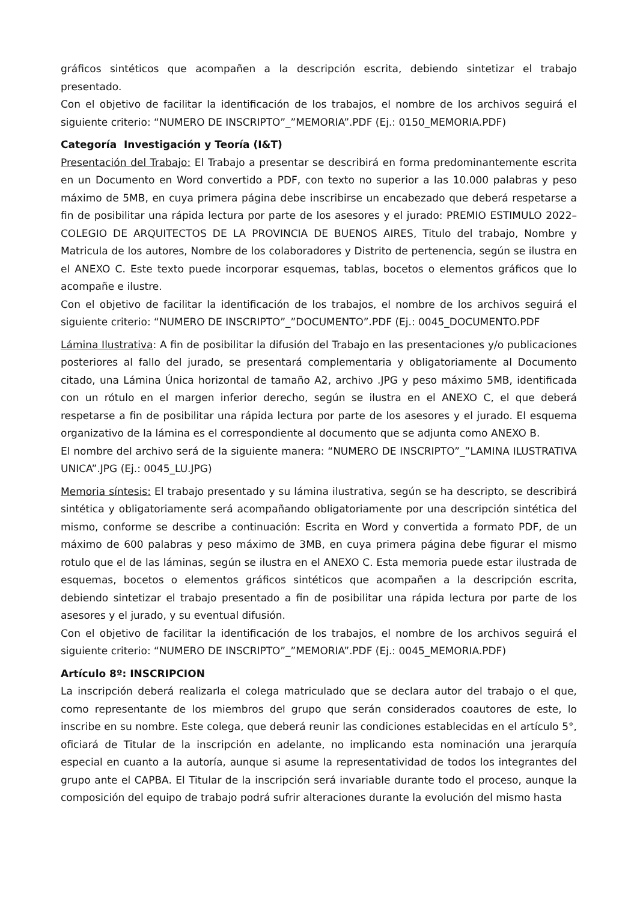gráficos sintéticos que acompañen a la descripción escrita, debiendo sintetizar el trabajo presentado.
Con el objetivo de facilitar la identificación de los trabajos, el nombre de los archivos seguirá el siguiente criterio: “NUMERO DE INSCRIPTO”_”MEMORIA”.PDF (Ej.: 0150_MEMORIA.PDF)
Categoría Investigación y Teoría (I&T)
Presentación del Trabajo: El Trabajo a presentar se describirá en forma predominantemente escrita en un Documento en Word convertido a PDF, con texto no superior a las 10.000 palabras y peso máximo de 5MB, en cuya primera página debe inscribirse un encabezado que deberá respetarse a fin de posibilitar una rápida lectura por parte de los asesores y el jurado: PREMIO ESTIMULO 2022– COLEGIO DE ARQUITECTOS DE LA PROVINCIA DE BUENOS AIRES, Titulo del trabajo, Nombre y Matricula de los autores, Nombre de los colaboradores y Distrito de pertenencia, según se ilustra en el ANEXO C. Este texto puede incorporar esquemas, tablas, bocetos o elementos gráficos que lo acompañe e ilustre.
Con el objetivo de facilitar la identificación de los trabajos, el nombre de los archivos seguirá el siguiente criterio: “NUMERO DE INSCRIPTO”_”DOCUMENTO”.PDF (Ej.: 0045_DOCUMENTO.PDF
Lámina Ilustrativa: A fin de posibilitar la difusión del Trabajo en las presentaciones y/o publicaciones posteriores al fallo del jurado, se presentará complementaria y obligatoriamente al Documento citado, una Lámina Única horizontal de tamaño A2, archivo .JPG y peso máximo 5MB, identificada con un rótulo en el margen inferior derecho, según se ilustra en el ANEXO C, el que deberá respetarse a fin de posibilitar una rápida lectura por parte de los asesores y el jurado. El esquema organizativo de la lámina es el correspondiente al documento que se adjunta como ANEXO B.
El nombre del archivo será de la siguiente manera: “NUMERO DE INSCRIPTO”_”LAMINA ILUSTRATIVA UNICA”.JPG (Ej.: 0045_LU.JPG)
Memoria síntesis: El trabajo presentado y su lámina ilustrativa, según se ha descripto, se describirá sintética y obligatoriamente será acompañando obligatoriamente por una descripción sintética del mismo, conforme se describe a continuación: Escrita en Word y convertida a formato PDF, de un máximo de 600 palabras y peso máximo de 3MB, en cuya primera página debe figurar el mismo rotulo que el de las láminas, según se ilustra en el ANEXO C. Esta memoria puede estar ilustrada de esquemas, bocetos o elementos gráficos sintéticos que acompañen a la descripción escrita, debiendo sintetizar el trabajo presentado a fin de posibilitar una rápida lectura por parte de los asesores y el jurado, y su eventual difusión.
Con el objetivo de facilitar la identificación de los trabajos, el nombre de los archivos seguirá el siguiente criterio: “NUMERO DE INSCRIPTO”_”MEMORIA”.PDF (Ej.: 0045_MEMORIA.PDF)
Artículo 8º: INSCRIPCION
La inscripción deberá realizarla el colega matriculado que se declara autor del trabajo o el que, como representante de los miembros del grupo que serán considerados coautores de este, lo inscribe en su nombre. Este colega, que deberá reunir las condiciones establecidas en el artículo 5°, oficiará de Titular de la inscripción en adelante, no implicando esta nominación una jerarquía especial en cuanto a la autoría, aunque si asume la representatividad de todos los integrantes del grupo ante el CAPBA. El Titular de la inscripción será invariable durante todo el proceso, aunque la composición del equipo de trabajo podrá sufrir alteraciones durante la evolución del mismo hasta